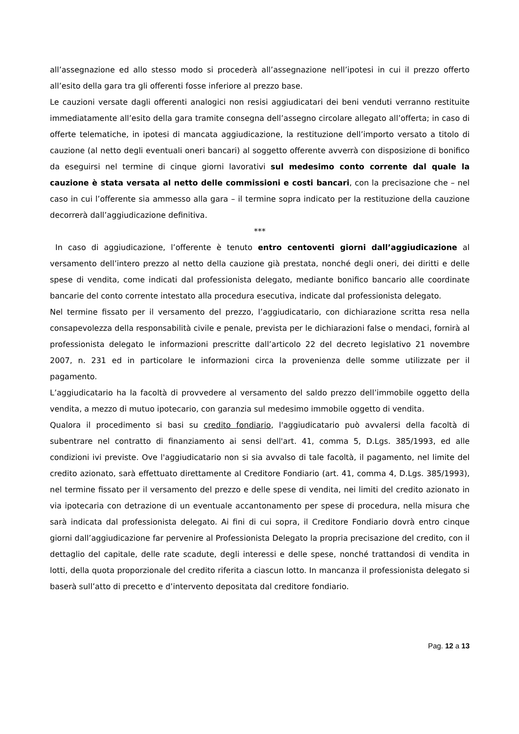all’assegnazione ed allo stesso modo si procederà all’assegnazione nell’ipotesi in cui il prezzo offerto all’esito della gara tra gli offerenti fosse inferiore al prezzo base.
Le cauzioni versate dagli offerenti analogici non resisi aggiudicatari dei beni venduti verranno restituite immediatamente all’esito della gara tramite consegna dell’assegno circolare allegato all’offerta; in caso di offerte telematiche, in ipotesi di mancata aggiudicazione, la restituzione dell’importo versato a titolo di cauzione (al netto degli eventuali oneri bancari) al soggetto offerente avverrà con disposizione di bonifico da eseguirsi nel termine di cinque giorni lavorativi sul medesimo conto corrente dal quale la cauzione è stata versata al netto delle commissioni e costi bancari, con la precisazione che – nel caso in cui l’offerente sia ammesso alla gara – il termine sopra indicato per la restituzione della cauzione decorrerà dall’aggiudicazione definitiva.
***
In caso di aggiudicazione, l’offerente è tenuto entro centoventi giorni dall’aggiudicazione al versamento dell’intero prezzo al netto della cauzione già prestata, nonché degli oneri, dei diritti e delle spese di vendita, come indicati dal professionista delegato, mediante bonifico bancario alle coordinate bancarie del conto corrente intestato alla procedura esecutiva, indicate dal professionista delegato.
Nel termine fissato per il versamento del prezzo, l’aggiudicatario, con dichiarazione scritta resa nella consapevolezza della responsabilità civile e penale, prevista per le dichiarazioni false o mendaci, fornirà al professionista delegato le informazioni prescritte dall’articolo 22 del decreto legislativo 21 novembre 2007, n. 231 ed in particolare le informazioni circa la provenienza delle somme utilizzate per il pagamento.
L’aggiudicatario ha la facoltà di provvedere al versamento del saldo prezzo dell’immobile oggetto della vendita, a mezzo di mutuo ipotecario, con garanzia sul medesimo immobile oggetto di vendita.
Qualora il procedimento si basi su credito fondiario, l'aggiudicatario può avvalersi della facoltà di subentrare nel contratto di finanziamento ai sensi dell'art. 41, comma 5, D.Lgs. 385/1993, ed alle condizioni ivi previste. Ove l'aggiudicatario non si sia avvalso di tale facoltà, il pagamento, nel limite del credito azionato, sarà effettuato direttamente al Creditore Fondiario (art. 41, comma 4, D.Lgs. 385/1993), nel termine fissato per il versamento del prezzo e delle spese di vendita, nei limiti del credito azionato in via ipotecaria con detrazione di un eventuale accantonamento per spese di procedura, nella misura che sarà indicata dal professionista delegato. Ai fini di cui sopra, il Creditore Fondiario dovrà entro cinque giorni dall’aggiudicazione far pervenire al Professionista Delegato la propria precisazione del credito, con il dettaglio del capitale, delle rate scadute, degli interessi e delle spese, nonché trattandosi di vendita in lotti, della quota proporzionale del credito riferita a ciascun lotto. In mancanza il professionista delegato si baserà sull’atto di precetto e d’intervento depositata dal creditore fondiario.
Pag. 12 a 13